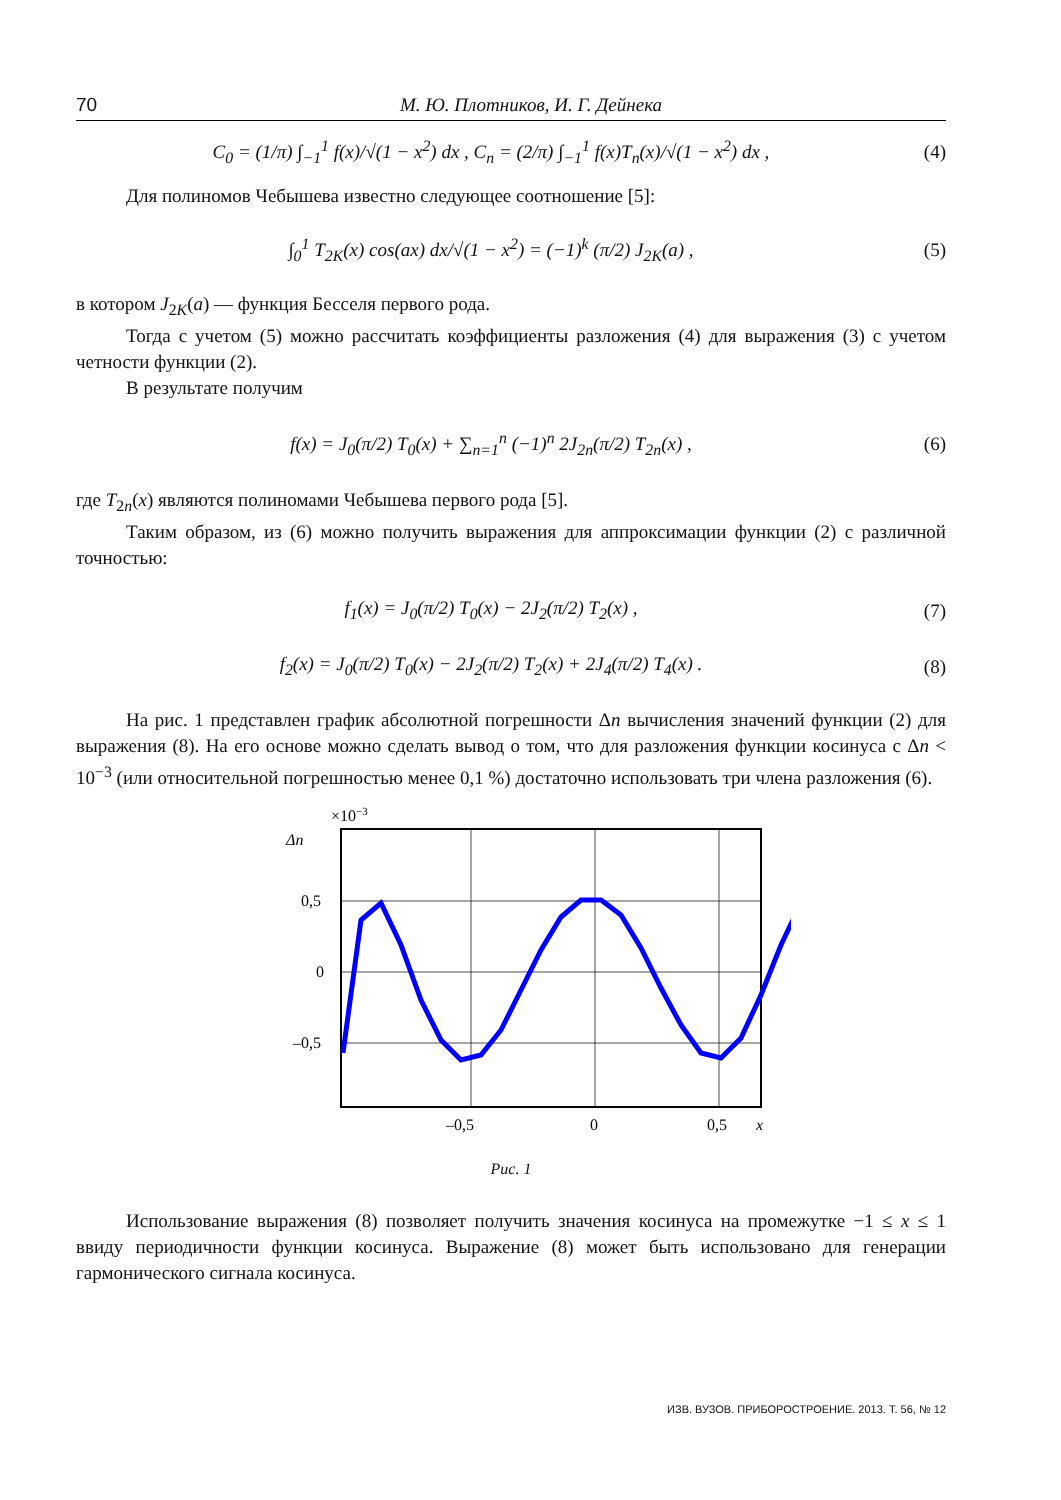70 М. Ю. Плотников, И. Г. Дейнека
C<sub>0</sub> = (1/π) ∫<sub>−1</sub><sup>1</sup> f(x)/√(1 − x<sup>2</sup>) dx , C<sub>n</sub> = (2/π) ∫<sub>−1</sub><sup>1</sup> f(x)T<sub>n</sub>(x)/√(1 − x<sup>2</sup>) dx , (4)
Для полиномов Чебышева известно следующее соотношение [5]:
∫<sub>0</sub><sup>1</sup> T<sub>2K</sub>(x) cos(ax) dx/√(1 − x<sup>2</sup>) = (−1)<sup>k</sup> (π/2) J<sub>2K</sub>(a) , (5)
в котором J<sub>2K</sub>(a) — функция Бесселя первого рода.
Тогда с учетом (5) можно рассчитать коэффициенты разложения (4) для выражения (3) с учетом четности функции (2).
В результате получим
f(x) = J<sub>0</sub>(π/2) T<sub>0</sub>(x) + ∑<sub>n=1</sub><sup>n</sup> (−1)<sup>n</sup> 2J<sub>2n</sub>(π/2) T<sub>2n</sub>(x) , (6)
где T<sub>2n</sub>(x) являются полиномами Чебышева первого рода [5].
Таким образом, из (6) можно получить выражения для аппроксимации функции (2) с различной точностью:
f<sub>1</sub>(x) = J<sub>0</sub>(π/2) T<sub>0</sub>(x) − 2J<sub>2</sub>(π/2) T<sub>2</sub>(x) , (7)
f<sub>2</sub>(x) = J<sub>0</sub>(π/2) T<sub>0</sub>(x) − 2J<sub>2</sub>(π/2) T<sub>2</sub>(x) + 2J<sub>4</sub>(π/2) T<sub>4</sub>(x) . (8)
На рис. 1 представлен график абсолютной погрешности Δn вычисления значений функции (2) для выражения (8). На его основе можно сделать вывод о том, что для разложения функции косинуса с Δn < 10<sup>−3</sup> (или относительной погрешностью менее 0,1 %) достаточно использовать три члена разложения (6).
×10−3
Δn
0,5
0
–0,5
–0,5
0
0,5
x
Рис. 1
Использование выражения (8) позволяет получить значения косинуса на промежутке −1 ≤ x ≤ 1 ввиду периодичности функции косинуса. Выражение (8) может быть использовано для генерации гармонического сигнала косинуса.
ИЗВ. ВУЗОВ. ПРИБОРОСТРОЕНИЕ. 2013. Т. 56, № 12